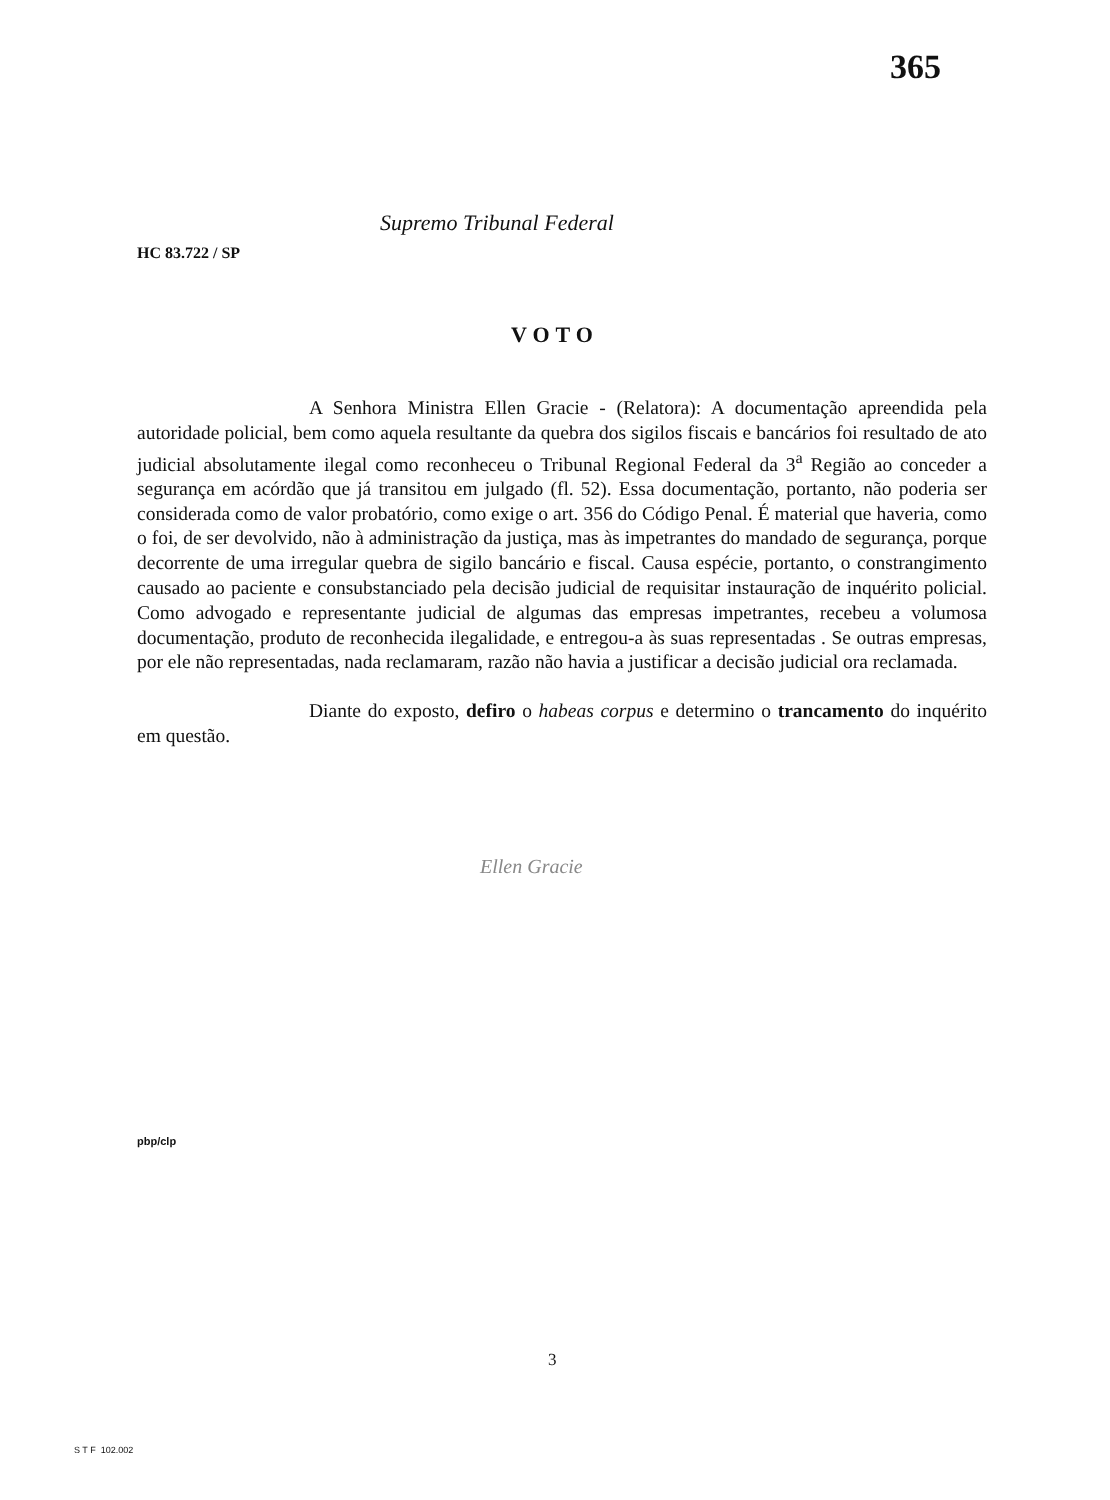365
Supremo Tribunal Federal
HC 83.722 / SP
VOTO
A Senhora Ministra Ellen Gracie - (Relatora): A documentação apreendida pela autoridade policial, bem como aquela resultante da quebra dos sigilos fiscais e bancários foi resultado de ato judicial absolutamente ilegal como reconheceu o Tribunal Regional Federal da 3<sup>a</sup> Região ao conceder a segurança em acórdão que já transitou em julgado (fl. 52). Essa documentação, portanto, não poderia ser considerada como de valor probatório, como exige o art. 356 do Código Penal. É material que haveria, como o foi, de ser devolvido, não à administração da justiça, mas às impetrantes do mandado de segurança, porque decorrente de uma irregular quebra de sigilo bancário e fiscal. Causa espécie, portanto, o constrangimento causado ao paciente e consubstanciado pela decisão judicial de requisitar instauração de inquérito policial. Como advogado e representante judicial de algumas das empresas impetrantes, recebeu a volumosa documentação, produto de reconhecida ilegalidade, e entregou-a às suas representadas . Se outras empresas, por ele não representadas, nada reclamaram, razão não havia a justificar a decisão judicial ora reclamada.
Diante do exposto, defiro o habeas corpus e determino o trancamento do inquérito em questão.
Ellen Gracie
pbp/clp
3
S T F 102.002